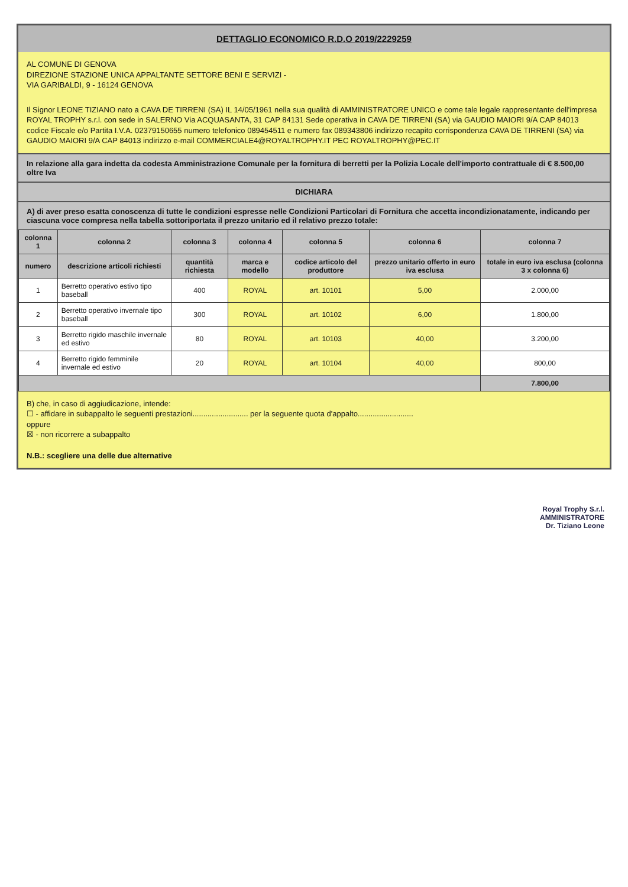DETTAGLIO ECONOMICO R.D.O 2019/2229259
AL COMUNE DI GENOVA
DIREZIONE STAZIONE UNICA APPALTANTE SETTORE BENI E SERVIZI -
VIA GARIBALDI, 9 - 16124 GENOVA
Il Signor LEONE TIZIANO nato a CAVA DE TIRRENI (SA) IL 14/05/1961 nella sua qualità di AMMINISTRATORE UNICO e come tale legale rappresentante dell'impresa ROYAL TROPHY s.r.l. con sede in SALERNO Via ACQUASANTA, 31 CAP 84131 Sede operativa in CAVA DE TIRRENI (SA) via GAUDIO MAIORI 9/A CAP 84013 codice Fiscale e/o Partita I.V.A. 02379150655 numero telefonico 089454511 e numero fax 089343806 indirizzo recapito corrispondenza CAVA DE TIRRENI (SA) via GAUDIO MAIORI 9/A CAP 84013 indirizzo e-mail COMMERCIALE4@ROYALTROPHY.IT PEC ROYALTROPHY@PEC.IT
In relazione alla gara indetta da codesta Amministrazione Comunale per la fornitura di berretti per la Polizia Locale dell'importo contrattuale di € 8.500,00 oltre Iva
DICHIARA
A) di aver preso esatta conoscenza di tutte le condizioni espresse nelle Condizioni Particolari di Fornitura che accetta incondizionatamente, indicando per ciascuna voce compresa nella tabella sottoriportata il prezzo unitario ed il relativo prezzo totale:
| colonna 1 | colonna 2 | colonna 3 | colonna 4 | colonna 5 | colonna 6 | colonna 7 |
| --- | --- | --- | --- | --- | --- | --- |
| numero | descrizione articoli richiesti | quantità richiesta | marca e modello | codice articolo del produttore | prezzo unitario offerto in euro iva esclusa | totale in euro iva esclusa (colonna 3 x colonna 6) |
| 1 | Berretto operativo estivo tipo baseball | 400 | ROYAL | art. 10101 | 5,00 | 2.000,00 |
| 2 | Berretto operativo invernale tipo baseball | 300 | ROYAL | art. 10102 | 6,00 | 1.800,00 |
| 3 | Berretto rigido maschile invernale ed estivo | 80 | ROYAL | art. 10103 | 40,00 | 3.200,00 |
| 4 | Berretto rigido femminile invernale ed estivo | 20 | ROYAL | art. 10104 | 40,00 | 800,00 |
| | | | | | | 7.800,00 |
B) che, in caso di aggiudicazione, intende:
☐ - affidare in subappalto le seguenti prestazioni.......................... per la seguente quota d'appalto..........................
oppure
☒ - non ricorrere a subappalto
N.B.: scegliere una delle due alternative
Royal Trophy S.r.l.
AMMINISTRATORE
Dr. Tiziano Leone